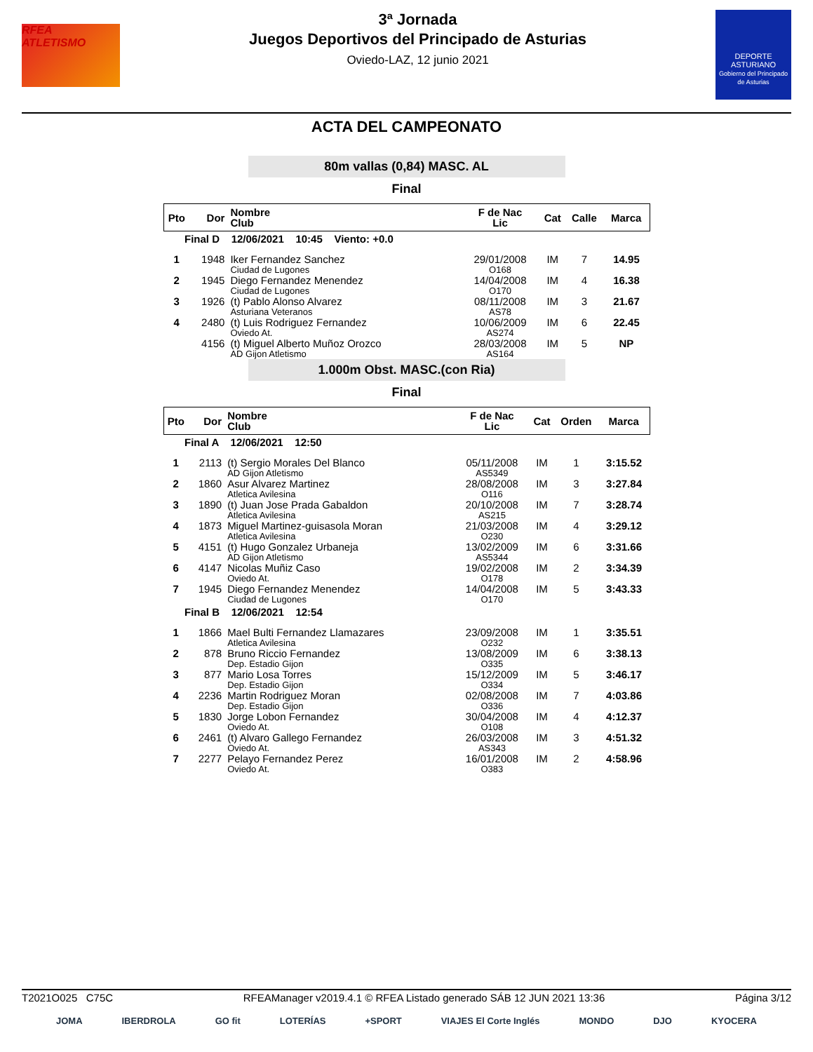RFEA
ATLETISMO
3ª Jornada
Juegos Deportivos del Principado de Asturias
Oviedo-LAZ, 12 junio 2021
DEPORTE
ASTURIANO
Gobierno del Principado de Asturias
ACTA DEL CAMPEONATO
80m vallas (0,84) MASC. AL
Final
| Pto | Dor | Nombre Club | F de Nac Lic | Cat | Calle | Marca |
| --- | --- | --- | --- | --- | --- | --- |
| Final D 12/06/2021 10:45 Viento: +0.0 | | | | | | |
| 1 | 1948 | Iker Fernandez Sanchez Ciudad de Lugones | 29/01/2008 O168 | IM | 7 | 14.95 |
| 2 | 1945 | Diego Fernandez Menendez Ciudad de Lugones | 14/04/2008 O170 | IM | 4 | 16.38 |
| 3 | 1926 | (t) Pablo Alonso Alvarez Asturiana Veteranos | 08/11/2008 AS78 | IM | 3 | 21.67 |
| 4 | 2480 | (t) Luis Rodriguez Fernandez Oviedo At. | 10/06/2009 AS274 | IM | 6 | 22.45 |
| | 4156 | (t) Miguel Alberto Muñoz Orozco AD Gijon Atletismo | 28/03/2008 AS164 | IM | 5 | NP |
1.000m Obst. MASC.(con Ria)
Final
| Pto | Dor | Nombre Club | F de Nac Lic | Cat | Orden | Marca |
| --- | --- | --- | --- | --- | --- | --- |
| Final A 12/06/2021 12:50 | | | | | | |
| 1 | 2113 | (t) Sergio Morales Del Blanco AD Gijon Atletismo | 05/11/2008 AS5349 | IM | 1 | 3:15.52 |
| 2 | 1860 | Asur Alvarez Martinez Atletica Avilesina | 28/08/2008 O116 | IM | 3 | 3:27.84 |
| 3 | 1890 | (t) Juan Jose Prada Gabaldon Atletica Avilesina | 20/10/2008 AS215 | IM | 7 | 3:28.74 |
| 4 | 1873 | Miguel Martinez-guisasola Moran Atletica Avilesina | 21/03/2008 O230 | IM | 4 | 3:29.12 |
| 5 | 4151 | (t) Hugo Gonzalez Urbaneja AD Gijon Atletismo | 13/02/2009 AS5344 | IM | 6 | 3:31.66 |
| 6 | 4147 | Nicolas Muñiz Caso Oviedo At. | 19/02/2008 O178 | IM | 2 | 3:34.39 |
| 7 | 1945 | Diego Fernandez Menendez Ciudad de Lugones | 14/04/2008 O170 | IM | 5 | 3:43.33 |
| Final B 12/06/2021 12:54 | | | | | | |
| 1 | 1866 | Mael Bulti Fernandez Llamazares Atletica Avilesina | 23/09/2008 O232 | IM | 1 | 3:35.51 |
| 2 | 878 | Bruno Riccio Fernandez Dep. Estadio Gijon | 13/08/2009 O335 | IM | 6 | 3:38.13 |
| 3 | 877 | Mario Losa Torres Dep. Estadio Gijon | 15/12/2009 O334 | IM | 5 | 3:46.17 |
| 4 | 2236 | Martin Rodriguez Moran Dep. Estadio Gijon | 02/08/2008 O336 | IM | 7 | 4:03.86 |
| 5 | 1830 | Jorge Lobon Fernandez Oviedo At. | 30/04/2008 O108 | IM | 4 | 4:12.37 |
| 6 | 2461 | (t) Alvaro Gallego Fernandez Oviedo At. | 26/03/2008 AS343 | IM | 3 | 4:51.32 |
| 7 | 2277 | Pelayo Fernandez Perez Oviedo At. | 16/01/2008 O383 | IM | 2 | 4:58.96 |
T2021O025 C75C RFEAManager v2019.4.1 © RFEA Listado generado SÁB 12 JUN 2021 13:36 Página 3/12
JOMA IBERDROLA GO fit LOTERÍAS +SPORT VIAJES El Corte Inglés MONDO DJO KYOCERA